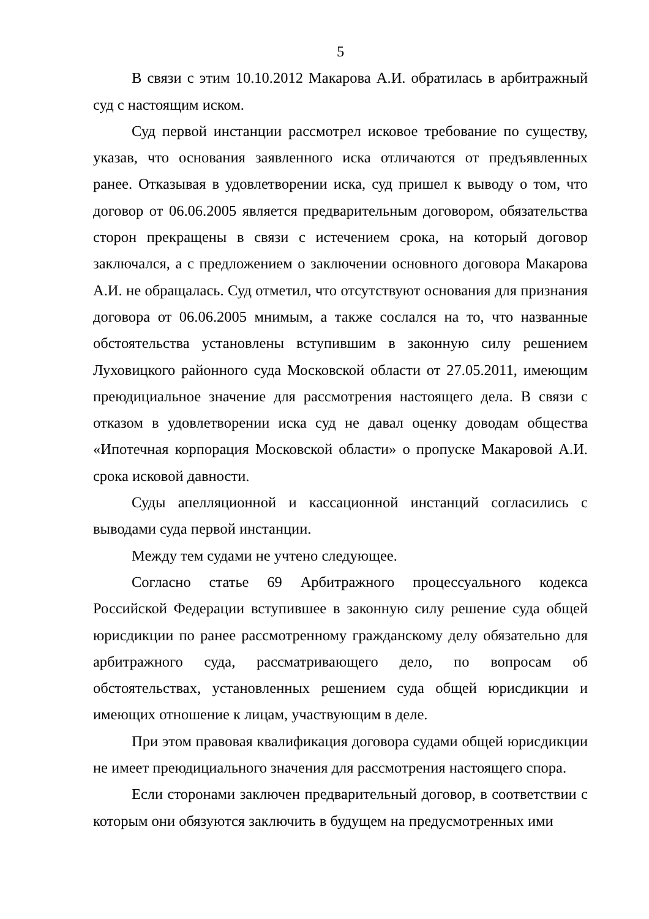5
В связи с этим 10.10.2012 Макарова А.И. обратилась в арбитражный суд с настоящим иском.
Суд первой инстанции рассмотрел исковое требование по существу, указав, что основания заявленного иска отличаются от предъявленных ранее. Отказывая в удовлетворении иска, суд пришел к выводу о том, что договор от 06.06.2005 является предварительным договором, обязательства сторон прекращены в связи с истечением срока, на который договор заключался, а с предложением о заключении основного договора Макарова А.И. не обращалась. Суд отметил, что отсутствуют основания для признания договора от 06.06.2005 мнимым, а также сослался на то, что названные обстоятельства установлены вступившим в законную силу решением Луховицкого районного суда Московской области от 27.05.2011, имеющим преюдициальное значение для рассмотрения настоящего дела. В связи с отказом в удовлетворении иска суд не давал оценку доводам общества «Ипотечная корпорация Московской области» о пропуске Макаровой А.И. срока исковой давности.
Суды апелляционной и кассационной инстанций согласились с выводами суда первой инстанции.
Между тем судами не учтено следующее.
Согласно статье 69 Арбитражного процессуального кодекса Российской Федерации вступившее в законную силу решение суда общей юрисдикции по ранее рассмотренному гражданскому делу обязательно для арбитражного суда, рассматривающего дело, по вопросам об обстоятельствах, установленных решением суда общей юрисдикции и имеющих отношение к лицам, участвующим в деле.
При этом правовая квалификация договора судами общей юрисдикции не имеет преюдициального значения для рассмотрения настоящего спора.
Если сторонами заключен предварительный договор, в соответствии с которым они обязуются заключить в будущем на предусмотренных ими